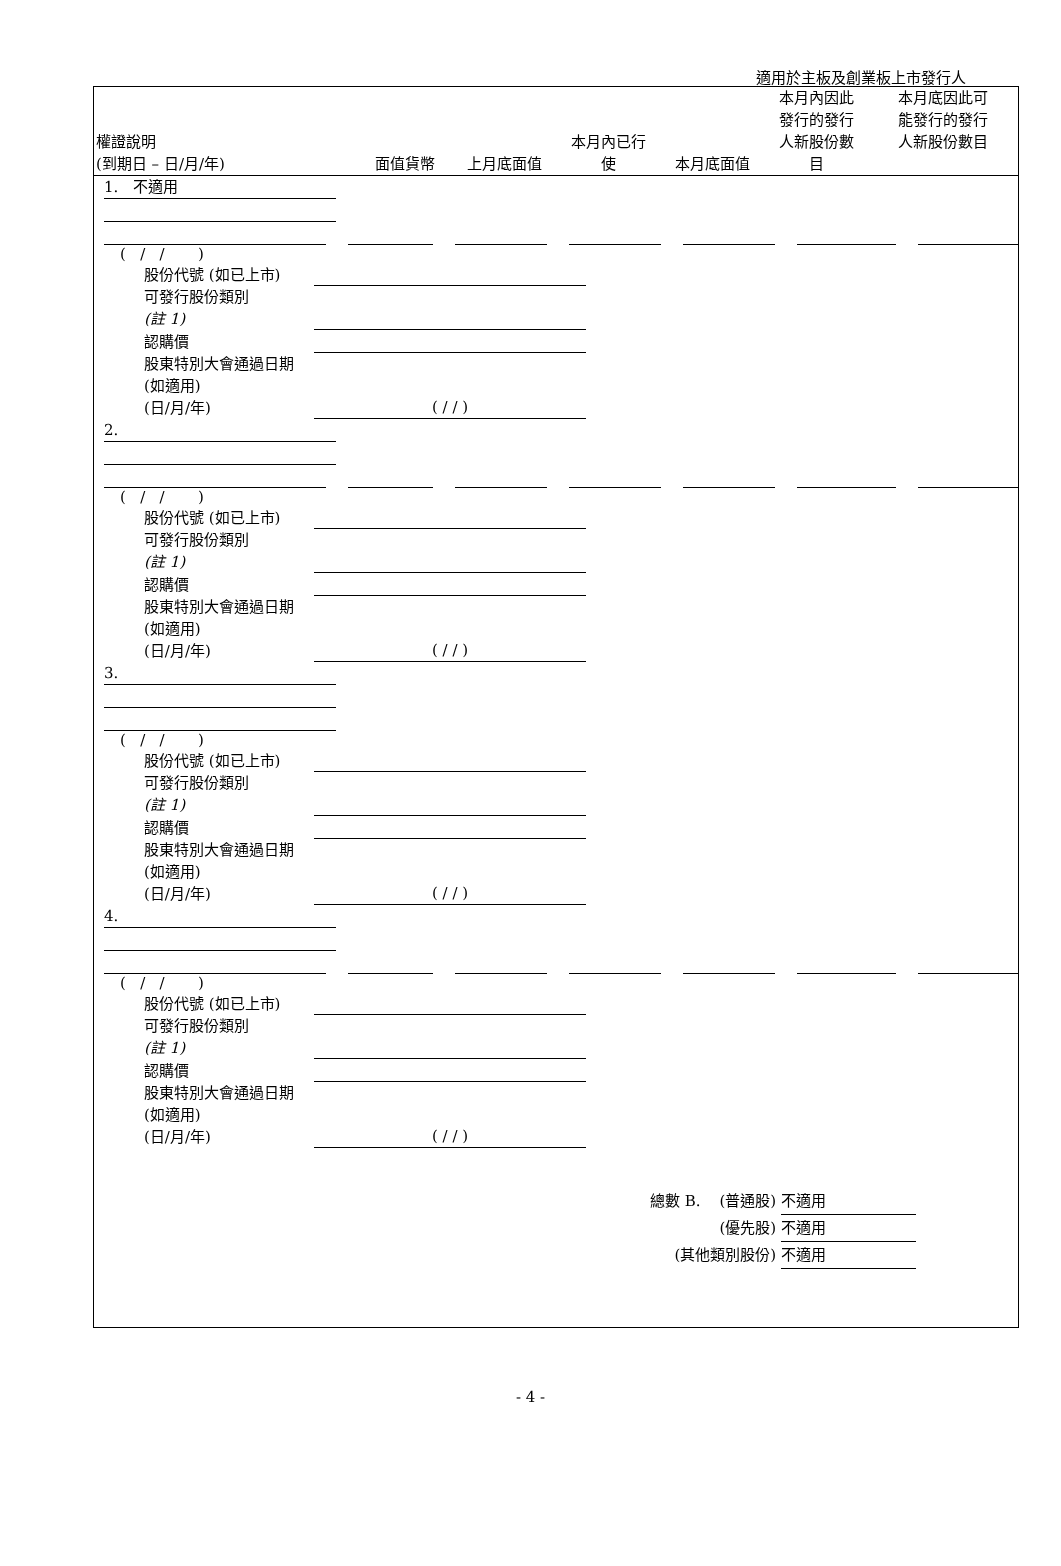適用於主板及創業板上市發行人
| 權證說明 (到期日 – 日/月/年) | 面值貨幣 | 上月底面值 | 本月內已行 使 | 本月底面值 | 本月內因此 發行的發行 人新股份數 目 | 本月底因此可 能發行的發行 人新股份數目 |
| --- | --- | --- | --- | --- | --- | --- |
1. 不適用
( / / )
股份代號 (如已上市)
可發行股份類別
(註 1)
認購價
股東特別大會通過日期 (如適用)
(日/月/年) ( / / )
2.
( / / )
股份代號 (如已上市)
可發行股份類別
(註 1)
認購價
股東特別大會通過日期 (如適用)
(日/月/年) ( / / )
3.
( / / )
股份代號 (如已上市)
可發行股份類別
(註 1)
認購價
股東特別大會通過日期 (如適用)
(日/月/年) ( / / )
4.
( / / )
股份代號 (如已上市)
可發行股份類別
(註 1)
認購價
股東特別大會通過日期 (如適用)
(日/月/年) ( / / )
總數 B. (普通股) 不適用
(優先股) 不適用
(其他類別股份) 不適用
- 4 -